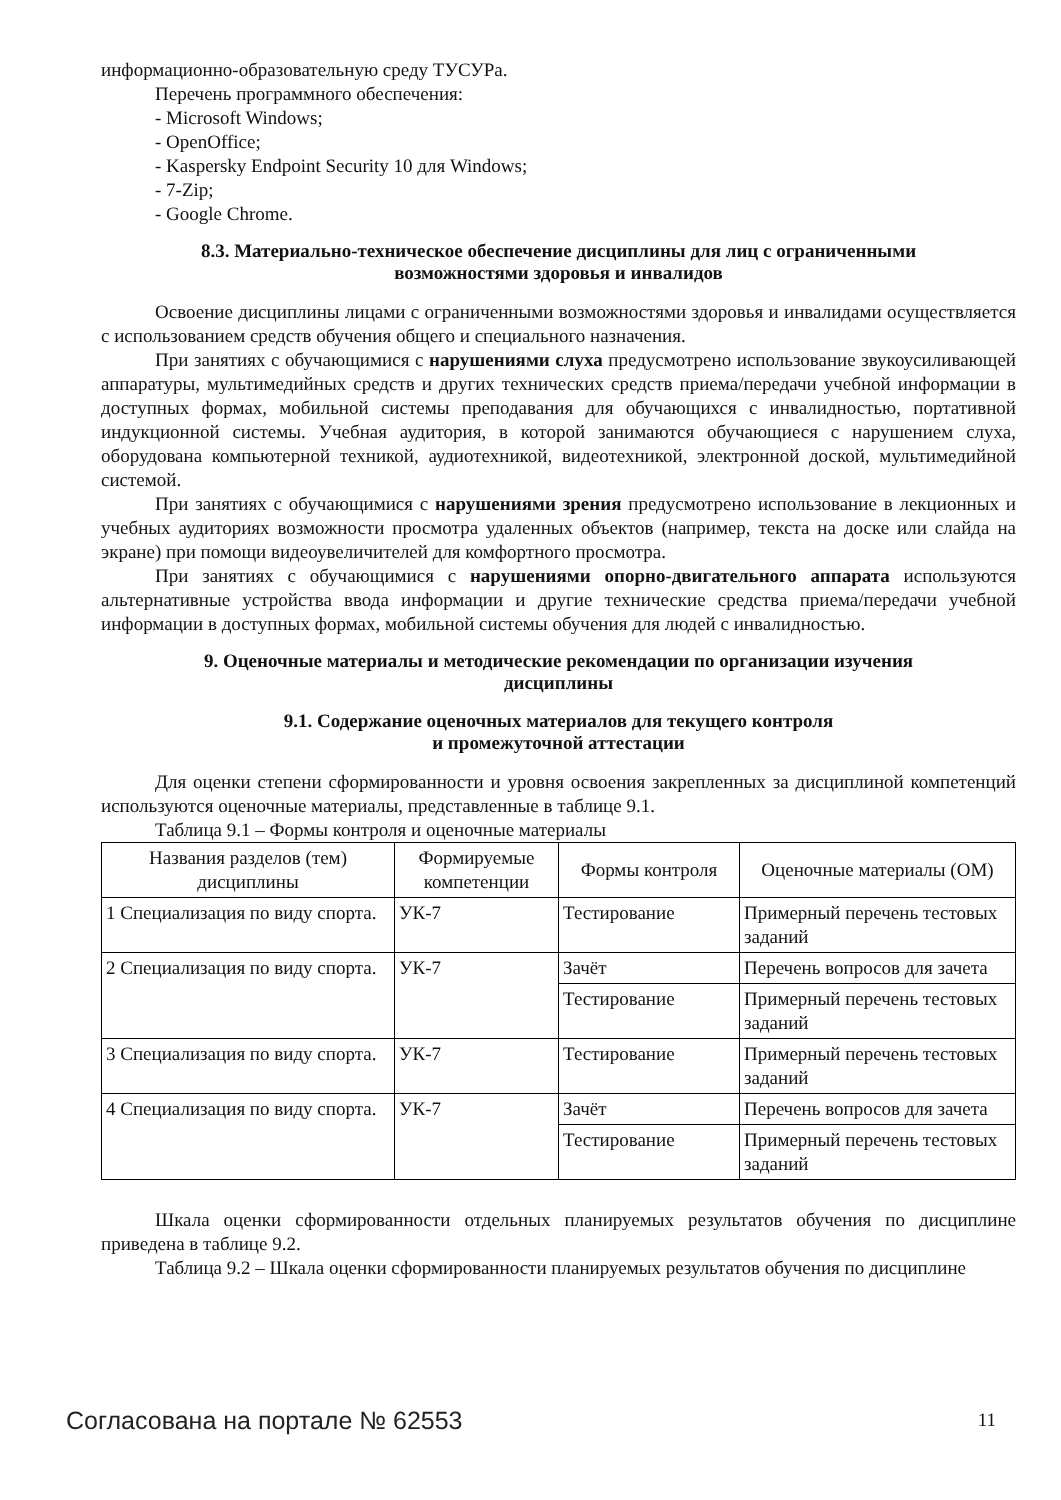информационно-образовательную среду ТУСУРа.
Перечень программного обеспечения:
- Microsoft Windows;
- OpenOffice;
- Kaspersky Endpoint Security 10 для Windows;
- 7-Zip;
- Google Chrome.
8.3. Материально-техническое обеспечение дисциплины для лиц с ограниченными
возможностями здоровья и инвалидов
Освоение дисциплины лицами с ограниченными возможностями здоровья и инвалидами осуществляется с использованием средств обучения общего и специального назначения.
При занятиях с обучающимися с нарушениями слуха предусмотрено использование звукоусиливающей аппаратуры, мультимедийных средств и других технических средств приема/передачи учебной информации в доступных формах, мобильной системы преподавания для обучающихся с инвалидностью, портативной индукционной системы. Учебная аудитория, в которой занимаются обучающиеся с нарушением слуха, оборудована компьютерной техникой, аудиотехникой, видеотехникой, электронной доской, мультимедийной системой.
При занятиях с обучающимися с нарушениями зрения предусмотрено использование в лекционных и учебных аудиториях возможности просмотра удаленных объектов (например, текста на доске или слайда на экране) при помощи видеоувеличителей для комфортного просмотра.
При занятиях с обучающимися с нарушениями опорно-двигательного аппарата используются альтернативные устройства ввода информации и другие технические средства приема/передачи учебной информации в доступных формах, мобильной системы обучения для людей с инвалидностью.
9. Оценочные материалы и методические рекомендации по организации изучения
дисциплины
9.1. Содержание оценочных материалов для текущего контроля
и промежуточной аттестации
Для оценки степени сформированности и уровня освоения закрепленных за дисциплиной компетенций используются оценочные материалы, представленные в таблице 9.1.
Таблица 9.1 – Формы контроля и оценочные материалы
| Названия разделов (тем) дисциплины | Формируемые компетенции | Формы контроля | Оценочные материалы (ОМ) |
| --- | --- | --- | --- |
| 1 Специализация по виду спорта. | УК-7 | Тестирование | Примерный перечень тестовых заданий |
| 2 Специализация по виду спорта. | УК-7 | Зачёт | Перечень вопросов для зачета |
| | | Тестирование | Примерный перечень тестовых заданий |
| 3 Специализация по виду спорта. | УК-7 | Тестирование | Примерный перечень тестовых заданий |
| 4 Специализация по виду спорта. | УК-7 | Зачёт | Перечень вопросов для зачета |
| | | Тестирование | Примерный перечень тестовых заданий |
Шкала оценки сформированности отдельных планируемых результатов обучения по дисциплине приведена в таблице 9.2.
Таблица 9.2 – Шкала оценки сформированности планируемых результатов обучения по дисциплине
Согласована на портале № 62553 11